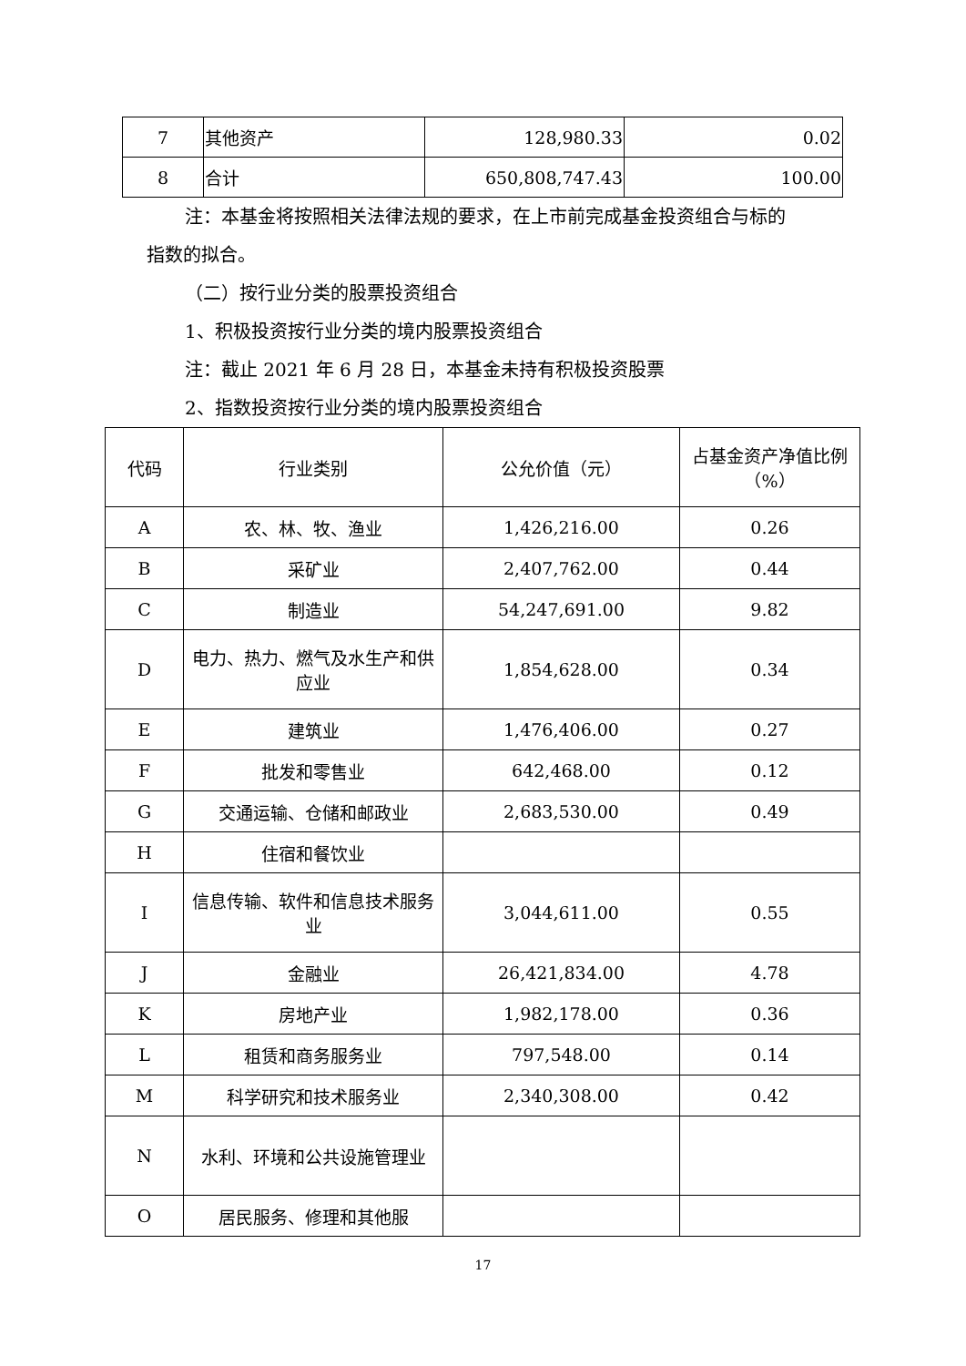| 7 | 其他资产 | 128,980.33 | 0.02 |
| 8 | 合计 | 650,808,747.43 | 100.00 |
注：本基金将按照相关法律法规的要求，在上市前完成基金投资组合与标的
指数的拟合。
（二）按行业分类的股票投资组合
1、积极投资按行业分类的境内股票投资组合
注：截止 2021 年 6 月 28 日，本基金未持有积极投资股票
2、指数投资按行业分类的境内股票投资组合
| 代码 | 行业类别 | 公允价值（元） | 占基金资产净值比例（%） |
| --- | --- | --- | --- |
| A | 农、林、牧、渔业 | 1,426,216.00 | 0.26 |
| B | 采矿业 | 2,407,762.00 | 0.44 |
| C | 制造业 | 54,247,691.00 | 9.82 |
| D | 电力、热力、燃气及水生产和供应业 | 1,854,628.00 | 0.34 |
| E | 建筑业 | 1,476,406.00 | 0.27 |
| F | 批发和零售业 | 642,468.00 | 0.12 |
| G | 交通运输、仓储和邮政业 | 2,683,530.00 | 0.49 |
| H | 住宿和餐饮业 | | |
| I | 信息传输、软件和信息技术服务业 | 3,044,611.00 | 0.55 |
| J | 金融业 | 26,421,834.00 | 4.78 |
| K | 房地产业 | 1,982,178.00 | 0.36 |
| L | 租赁和商务服务业 | 797,548.00 | 0.14 |
| M | 科学研究和技术服务业 | 2,340,308.00 | 0.42 |
| N | 水利、环境和公共设施管理业 | | |
| O | 居民服务、修理和其他服 | | |
17